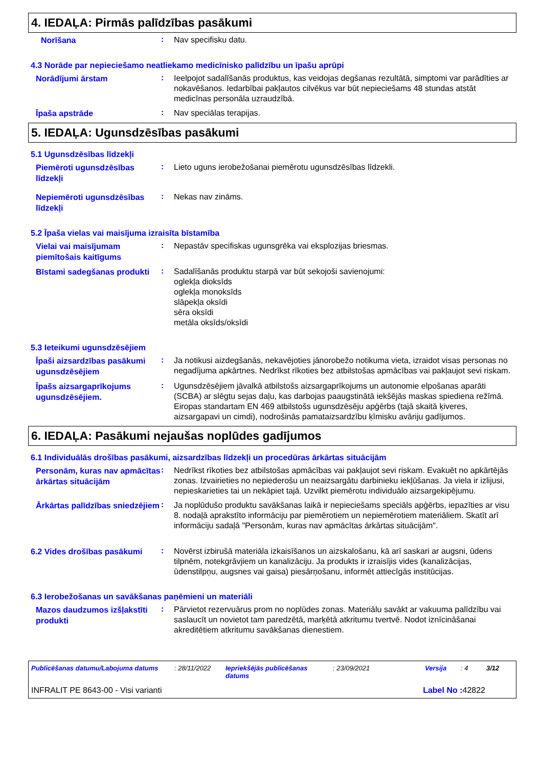4. IEDAĻA: Pirmās palīdzības pasākumi
Norīšana
:
Nav specifisku datu.
4.3 Norāde par nepieciešamo neatliekamo medicīnisko palīdzību un īpašu aprūpi
Norādījumi ārstam
:
Ieelpojot sadalīšanās produktus, kas veidojas degšanas rezultātā, simptomi var parādīties ar nokavēšanos. Iedarbībai pakļautos cilvēkus var būt nepieciešams 48 stundas atstāt medicīnas personāla uzraudzībā.
Īpaša apstrāde
:
Nav speciālas terapijas.
5. IEDAĻA: Ugunsdzēsības pasākumi
5.1 Ugunsdzēsības līdzekļi
Piemēroti ugunsdzēsības līdzekļi
:
Lieto uguns ierobežošanai piemērotu ugunsdzēsības līdzekli.
Nepiemēroti ugunsdzēsības līdzekļi
:
Nekas nav zināms.
5.2 Īpaša vielas vai maisījuma izraisīta bīstamība
Vielai vai maisījumam piemītošais kaitīgums
:
Nepastāv specifiskas ugunsgrēka vai eksplozijas briesmas.
Bīstami sadegšanas produkti
:
Sadalīšanās produktu starpā var būt sekojoši savienojumi:
oglekļa dioksīds
oglekļa monoksīds
slāpekļa oksīdi
sēra oksīdi
metāla oksīds/oksīdi
5.3 Ieteikumi ugunsdzēsējiem
Īpaši aizsardzības pasākumi ugunsdzēsējiem
:
Ja notikusi aizdegšanās, nekavējoties jānorobežo notikuma vieta, izraidot visas personas no negadījuma apkārtnes. Nedrīkst rīkoties bez atbilstošas apmācības vai pakļaujot sevi riskam.
Īpašs aizsargaprīkojums ugunsdzēsējiem.
:
Ugunsdzēsējiem jāvalkā atbilstošs aizsargaprīkojums un autonomie elpošanas aparāti (SCBA) ar slēgtu sejas daļu, kas darbojas paaugstinātā iekšējās maskas spiediena režīmā. Eiropas standartam EN 469 atbilstošs ugunsdzēsēju apģērbs (tajā skaitā ķiveres, aizsargapavi un cimdi), nodrošinās pamataizsardzību ķīmisku avāriju gadījumos.
6. IEDAĻA: Pasākumi nejaušas noplūdes gadījumos
6.1 Individuālās drošības pasākumi, aizsardzības līdzekļi un procedūras ārkārtas situācijām
Personām, kuras nav apmācītas ārkārtas situācijām
:
Nedrīkst rīkoties bez atbilstošas apmācības vai pakļaujot sevi riskam. Evakuēt no apkārtējās zonas. Izvairieties no nepiederošu un neaizsargātu darbinieku iekļūšanas. Ja viela ir izlijusi, nepieskarieties tai un nekāpiet tajā. Uzvilkt piemērotu individuālo aizsargekipējumu.
Ārkārtas palīdzības sniedzējiem
:
Ja noplūdušo produktu savākšanas laikā ir nepieciešams speciāls apģērbs, iepazīties ar visu 8. nodaļā aprakstīto informāciju par piemērotiem un nepiemērotiem materiāliem. Skatīt arī informāciju sadaļā "Personām, kuras nav apmācītas ārkārtas situācijām".
6.2 Vides drošības pasākumi
:
Novērst izbirušā materiāla izkaisīšanos un aizskalošanu, kā arī saskari ar augsni, ūdens tilpnēm, notekgrāvjiem un kanalizāciju. Ja produkts ir izraisījis vides (kanalizācijas, ūdenstilpņu, augsnes vai gaisa) piesārņošanu, informēt attiecīgās institūcijas.
6.3 Ierobežošanas un savākšanas paņēmieni un materiāli
Mazos daudzumos izšļakstīti produkti
:
Pārvietot rezervuārus prom no noplūdes zonas. Materiālu savākt ar vakuuma palīdzību vai saslaucīt un novietot tam paredzētā, marķētā atkritumu tvertvē. Nodot iznīcināšanai akreditētiem atkritumu savākšanas dienestiem.
Publicēšanas datumu/Labojuma datums: 28/11/2022 Iepriekšējās publicēšanas datums: 23/09/2021 Versija: 4 3/12
INFRALIT PE 8643-00 - Visi varianti Label No : 42822